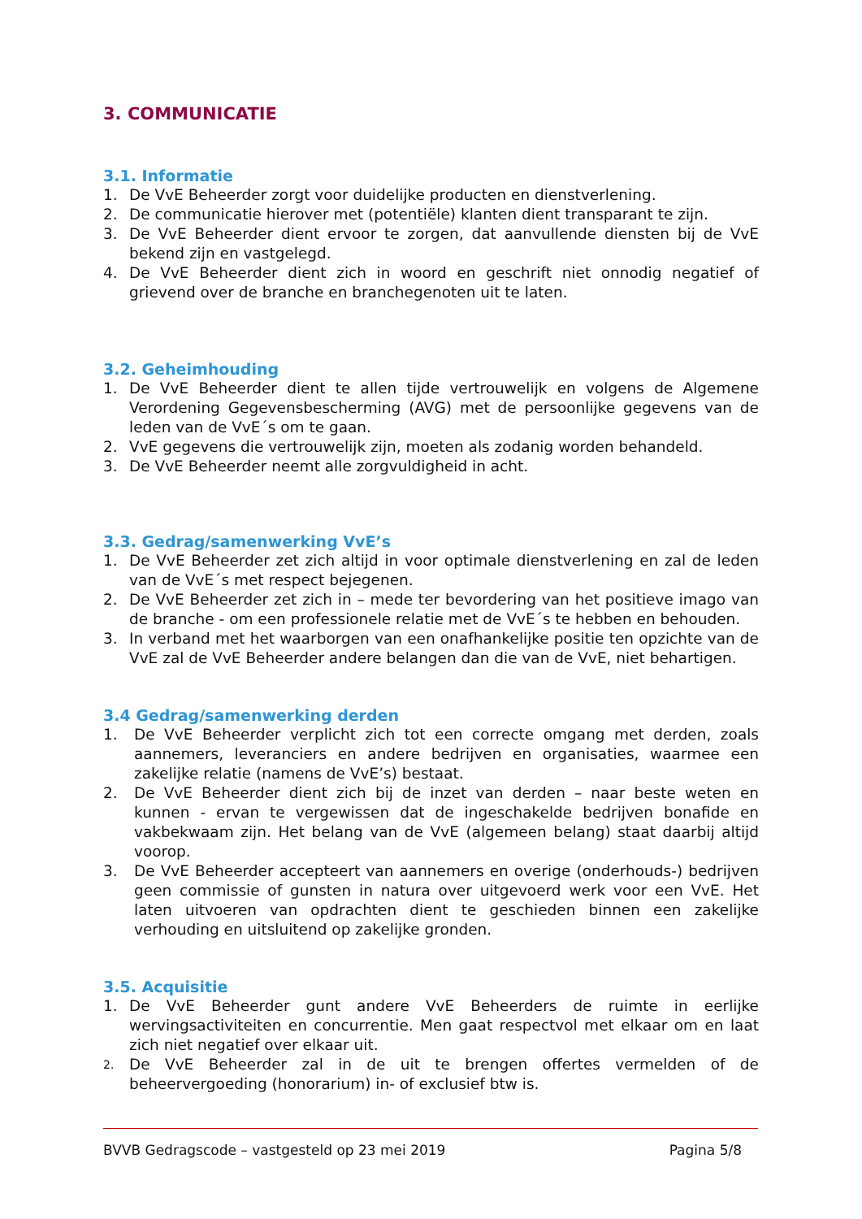3. COMMUNICATIE
3.1. Informatie
1. De VvE Beheerder zorgt voor duidelijke producten en dienstverlening.
2. De communicatie hierover met (potentiële) klanten dient transparant te zijn.
3. De VvE Beheerder dient ervoor te zorgen, dat aanvullende diensten bij de VvE bekend zijn en vastgelegd.
4. De VvE Beheerder dient zich in woord en geschrift niet onnodig negatief of grievend over de branche en branchegenoten uit te laten.
3.2. Geheimhouding
1. De VvE Beheerder dient te allen tijde vertrouwelijk en volgens de Algemene Verordening Gegevensbescherming (AVG) met de persoonlijke gegevens van de leden van de VvE´s om te gaan.
2. VvE gegevens die vertrouwelijk zijn, moeten als zodanig worden behandeld.
3. De VvE Beheerder neemt alle zorgvuldigheid in acht.
3.3. Gedrag/samenwerking VvE’s
1. De VvE Beheerder zet zich altijd in voor optimale dienstverlening en zal de leden van de VvE´s met respect bejegenen.
2. De VvE Beheerder zet zich in – mede ter bevordering van het positieve imago van de branche - om een professionele relatie met de VvE´s te hebben en behouden.
3. In verband met het waarborgen van een onafhankelijke positie ten opzichte van de VvE zal de VvE Beheerder andere belangen dan die van de VvE, niet behartigen.
3.4 Gedrag/samenwerking derden
1. De VvE Beheerder verplicht zich tot een correcte omgang met derden, zoals aannemers, leveranciers en andere bedrijven en organisaties, waarmee een zakelijke relatie (namens de VvE’s) bestaat.
2. De VvE Beheerder dient zich bij de inzet van derden – naar beste weten en kunnen - ervan te vergewissen dat de ingeschakelde bedrijven bonafide en vakbekwaam zijn. Het belang van de VvE (algemeen belang) staat daarbij altijd voorop.
3. De VvE Beheerder accepteert van aannemers en overige (onderhouds-) bedrijven geen commissie of gunsten in natura over uitgevoerd werk voor een VvE. Het laten uitvoeren van opdrachten dient te geschieden binnen een zakelijke verhouding en uitsluitend op zakelijke gronden.
3.5. Acquisitie
1. De VvE Beheerder gunt andere VvE Beheerders de ruimte in eerlijke wervingsactiviteiten en concurrentie. Men gaat respectvol met elkaar om en laat zich niet negatief over elkaar uit.
2. De VvE Beheerder zal in de uit te brengen offertes vermelden of de beheervergoeding (honorarium) in- of exclusief btw is.
BVVB Gedragscode – vastgesteld op 23 mei 2019 Pagina 5/8